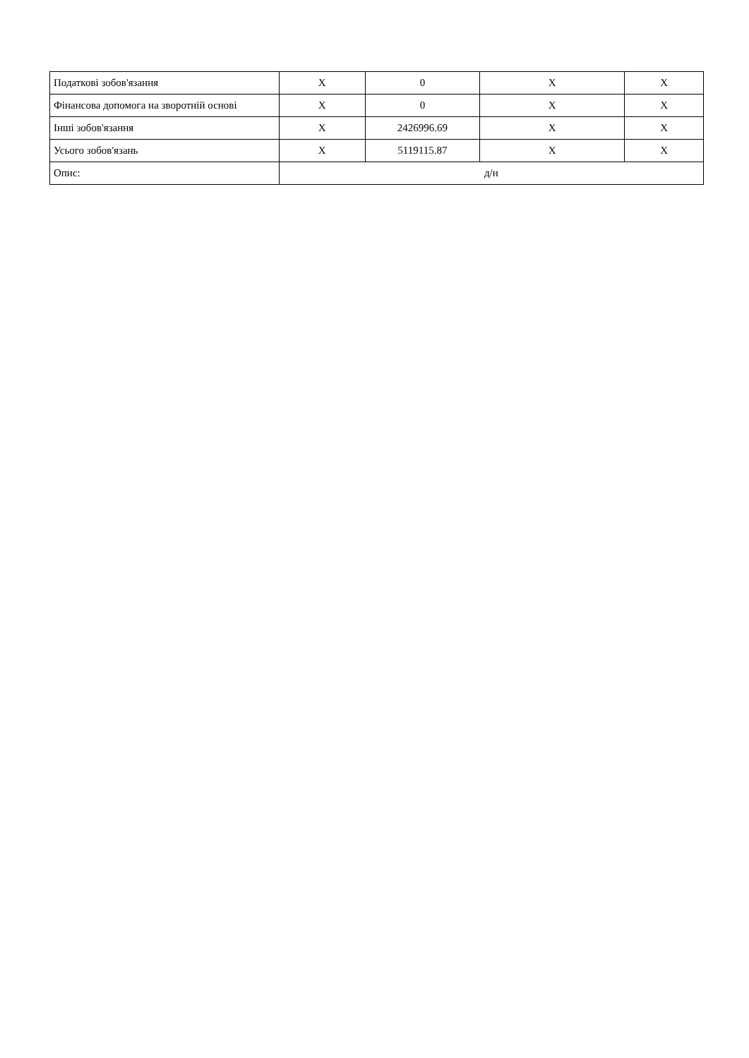| Податкові зобов'язання | X | 0 | X | X |
| Фінансова допомога на зворотній основі | X | 0 | X | X |
| Інші зобов'язання | X | 2426996.69 | X | X |
| Усього зобов'язань | X | 5119115.87 | X | X |
| Опис: | д/н | | | |